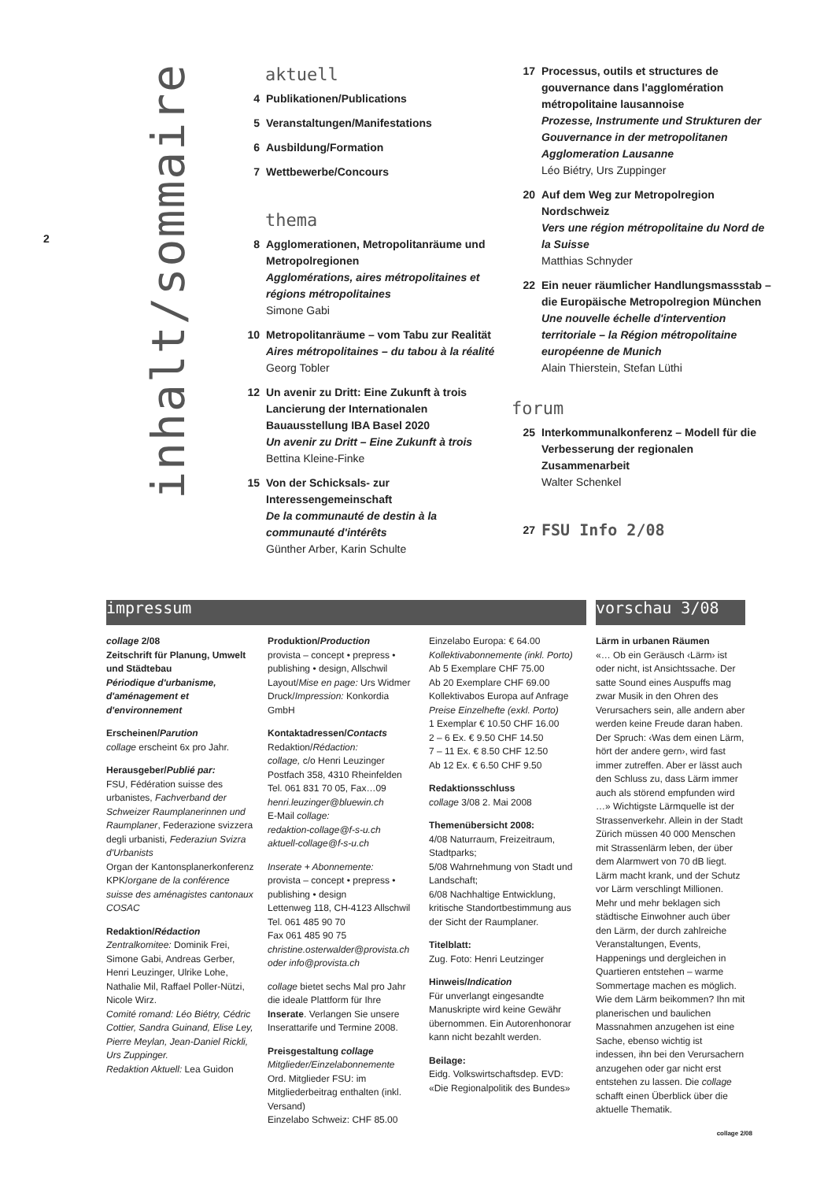2
inhalt/sommaire
aktuell
4 Publikationen/Publications
5 Veranstaltungen/Manifestations
6 Ausbildung/Formation
7 Wettbewerbe/Concours
thema
8 Agglomerationen, Metropolitanräume und Metropolregionen
Agglomérations, aires métropolitaines et régions métropolitaines
Simone Gabi
10 Metropolitanräume – vom Tabu zur Realität
Aires métropolitaines – du tabou à la réalité
Georg Tobler
12 Un avenir zu Dritt: Eine Zukunft à trois Lancierung der Internationalen Bauausstellung IBA Basel 2020
Un avenir zu Dritt – Eine Zukunft à trois
Bettina Kleine-Finke
15 Von der Schicksals- zur Interessengemeinschaft
De la communauté de destin à la communauté d'intérêts
Günther Arber, Karin Schulte
17 Processus, outils et structures de gouvernance dans l'agglomération métropolitaine lausannoise
Prozesse, Instrumente und Strukturen der Gouvernance in der metropolitanen Agglomeration Lausanne
Léo Biétry, Urs Zuppinger
20 Auf dem Weg zur Metropolregion Nordschweiz
Vers une région métropolitaine du Nord de la Suisse
Matthias Schnyder
22 Ein neuer räumlicher Handlungsmassstab – die Europäische Metropolregion München
Une nouvelle échelle d'intervention territoriale – la Région métropolitaine européenne de Munich
Alain Thierstein, Stefan Lüthi
forum
25 Interkommunalkonferenz – Modell für die Verbesserung der regionalen Zusammenarbeit
Walter Schenkel
27 FSU Info 2/08
impressum
collage 2/08
Zeitschrift für Planung, Umwelt und Städtebau
Périodique d'urbanisme, d'aménagement et d'environnement
Erscheinen/Parution
collage erscheint 6x pro Jahr.
Herausgeber/Publié par:
FSU, Fédération suisse des urbanistes, Fachverband der Schweizer Raumplanerinnen und Raumplaner, Federazione svizzera degli urbanisti, Federaziun Svizra d'Urbanists
Organ der Kantonsplanerkonferenz KPK/organe de la conférence suisse des aménagistes cantonaux COSAC
Redaktion/Rédaction
Zentralkomitee: Dominik Frei, Simone Gabi, Andreas Gerber, Henri Leuzinger, Ulrike Lohe, Nathalie Mil, Raffael Poller-Nützi, Nicole Wirz.
Comité romand: Léo Biétry, Cédric Cottier, Sandra Guinand, Elise Ley, Pierre Meylan, Jean-Daniel Rickli, Urs Zuppinger.
Redaktion Aktuell: Lea Guidon
Produktion/Production
provista – concept • prepress • publishing • design, Allschwil
Layout/Mise en page: Urs Widmer
Druck/Impression: Konkordia GmbH
Kontaktadressen/Contacts
Redaktion/Rédaction:
collage, c/o Henri Leuzinger
Postfach 358, 4310 Rheinfelden
Tel. 061 831 70 05, Fax…09
henri.leuzinger@bluewin.ch
E-Mail collage:
redaktion-collage@f-s-u.ch
aktuell-collage@f-s-u.ch
Inserate + Abonnemente:
provista – concept • prepress • publishing • design
Lettenweg 118, CH-4123 Allschwil
Tel. 061 485 90 70
Fax 061 485 90 75
christine.osterwalder@provista.ch oder info@provista.ch
collage bietet sechs Mal pro Jahr die ideale Plattform für Ihre Inserate. Verlangen Sie unsere Inserattarife und Termine 2008.
Preisgestaltung collage
Mitglieder/Einzelabonnemente
Ord. Mitglieder FSU: im Mitgliederbeitrag enthalten (inkl. Versand)
Einzelabo Schweiz: CHF 85.00
Einzelabo Europa: € 64.00
Kollektivabonnemente (inkl. Porto)
Ab 5 Exemplare CHF 75.00
Ab 20 Exemplare CHF 69.00
Kollektivabos Europa auf Anfrage
Preise Einzelhefte (exkl. Porto)
1 Exemplar € 10.50 CHF 16.00
2 – 6 Ex. € 9.50 CHF 14.50
7 – 11 Ex. € 8.50 CHF 12.50
Ab 12 Ex. € 6.50 CHF 9.50
Redaktionsschluss
collage 3/08 2. Mai 2008
Themenübersicht 2008:
4/08 Naturraum, Freizeitraum, Stadtparks;
5/08 Wahrnehmung von Stadt und Landschaft;
6/08 Nachhaltige Entwicklung, kritische Standortbestimmung aus der Sicht der Raumplaner.
Titelblatt:
Zug. Foto: Henri Leutzinger
Hinweis/Indication
Für unverlangt eingesandte Manuskripte wird keine Gewähr übernommen. Ein Autorenhonorar kann nicht bezahlt werden.
Beilage:
Eidg. Volkswirtschaftsdep. EVD: «Die Regionalpolitik des Bundes»
vorschau 3/08
Lärm in urbanen Räumen
«… Ob ein Geräusch ‹Lärm› ist oder nicht, ist Ansichtssache. Der satte Sound eines Auspuffs mag zwar Musik in den Ohren des Verursachers sein, alle andern aber werden keine Freude daran haben. Der Spruch: ‹Was dem einen Lärm, hört der andere gern›, wird fast immer zutreffen. Aber er lässt auch den Schluss zu, dass Lärm immer auch als störend empfunden wird …» Wichtigste Lärmquelle ist der Strassenverkehr. Allein in der Stadt Zürich müssen 40 000 Menschen mit Strassenlärm leben, der über dem Alarmwert von 70 dB liegt. Lärm macht krank, und der Schutz vor Lärm verschlingt Millionen. Mehr und mehr beklagen sich städtische Einwohner auch über den Lärm, der durch zahlreiche Veranstaltungen, Events, Happenings und dergleichen in Quartieren entstehen – warme Sommertage machen es möglich. Wie dem Lärm beikommen? Ihn mit planerischen und baulichen Massnahmen anzugehen ist eine Sache, ebenso wichtig ist indessen, ihn bei den Verursachern anzugehen oder gar nicht erst entstehen zu lassen. Die collage schafft einen Überblick über die aktuelle Thematik.
collage 2/08